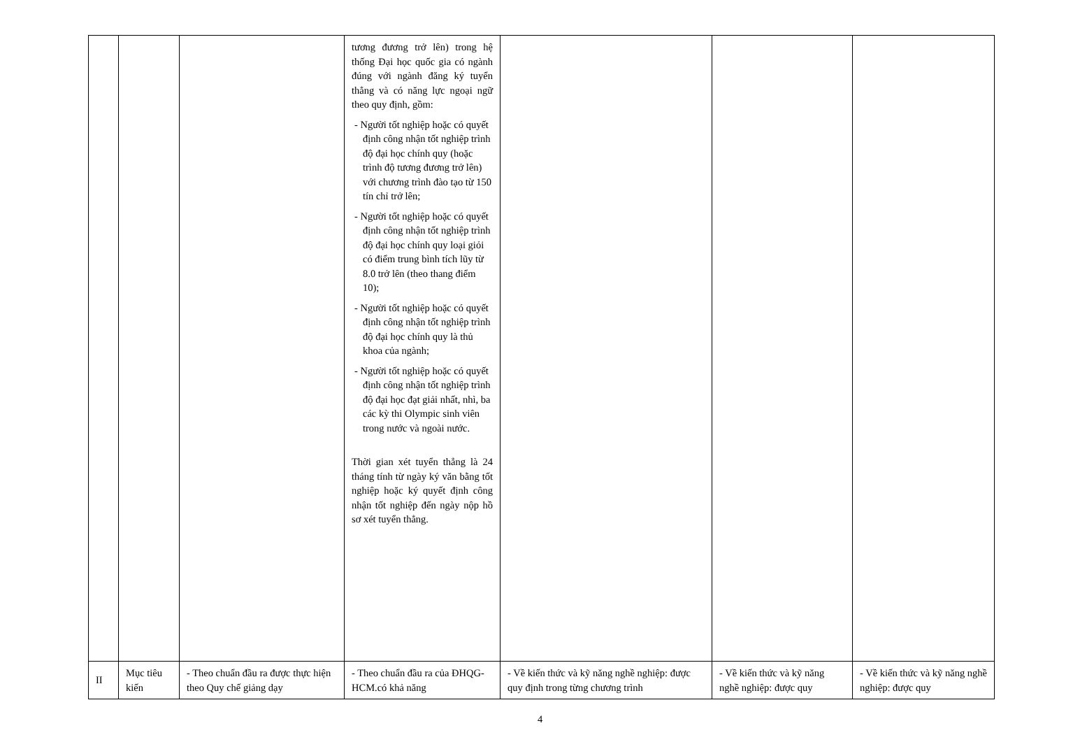| | | | tương đương trở lên) trong hệ thống Đại học quốc gia có ngành đúng với ngành đăng ký tuyển thẳng và có năng lực ngoại ngữ theo quy định, gồm: - Người tốt nghiệp hoặc có quyết định công nhận tốt nghiệp trình độ đại học chính quy (hoặc trình độ tương đương trở lên) với chương trình đào tạo từ 150 tín chỉ trở lên; - Người tốt nghiệp hoặc có quyết định công nhận tốt nghiệp trình độ đại học chính quy loại giỏi có điểm trung bình tích lũy từ 8.0 trở lên (theo thang điểm 10); - Người tốt nghiệp hoặc có quyết định công nhận tốt nghiệp trình độ đại học chính quy là thủ khoa của ngành; - Người tốt nghiệp hoặc có quyết định công nhận tốt nghiệp trình độ đại học đạt giải nhất, nhì, ba các kỳ thi Olympic sinh viên trong nước và ngoài nước. Thời gian xét tuyển thẳng là 24 tháng tính từ ngày ký văn bằng tốt nghiệp hoặc ký quyết định công nhận tốt nghiệp đến ngày nộp hồ sơ xét tuyển thẳng. | | | |
| II | Mục tiêu kiến | - Theo chuẩn đầu ra được thực hiện theo Quy chế giảng dạy | - Theo chuẩn đầu ra của ĐHQG-HCM.có khả năng | - Về kiến thức và kỹ năng nghề nghiệp: được quy định trong từng chương trình | - Về kiến thức và kỹ năng nghề nghiệp: được quy | - Về kiến thức và kỹ năng nghề nghiệp: được quy |
4